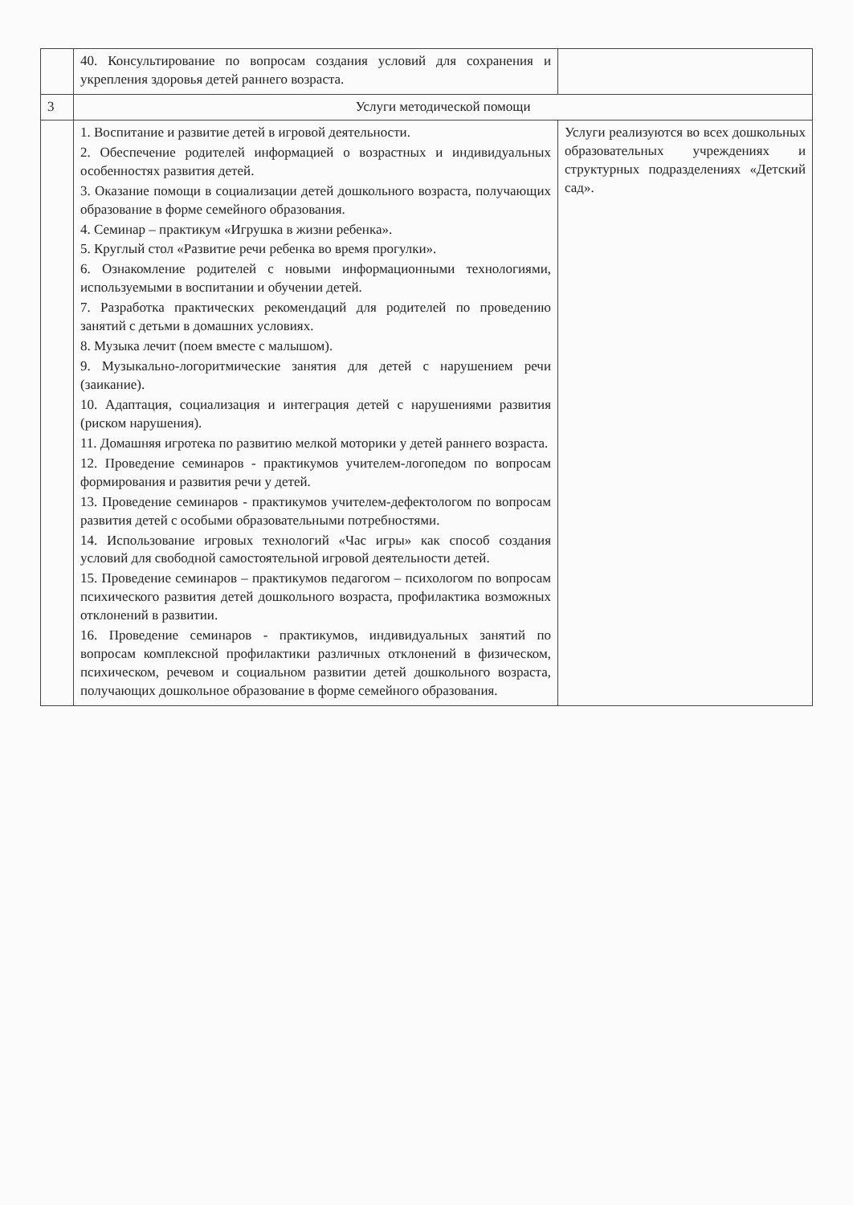| | 40. Консультирование по вопросам создания условий для сохранения и укрепления здоровья детей раннего возраста. | |
| 3 | Услуги методической помощи | |
| | 1. Воспитание и развитие детей в игровой деятельности. 2. Обеспечение родителей информацией о возрастных и индивидуальных особенностях развития детей. 3. Оказание помощи в социализации детей дошкольного возраста, получающих образование в форме семейного образования. 4. Семинар – практикум «Игрушка в жизни ребенка». 5. Круглый стол «Развитие речи ребенка во время прогулки». 6. Ознакомление родителей с новыми информационными технологиями, используемыми в воспитании и обучении детей. 7. Разработка практических рекомендаций для родителей по проведению занятий с детьми в домашних условиях. 8. Музыка лечит (поем вместе с малышом). 9. Музыкально-логоритмические занятия для детей с нарушением речи (заикание). 10. Адаптация, социализация и интеграция детей с нарушениями развития (риском нарушения). 11. Домашняя игротека по развитию мелкой моторики у детей раннего возраста. 12. Проведение семинаров - практикумов учителем-логопедом по вопросам формирования и развития речи у детей. 13. Проведение семинаров - практикумов учителем-дефектологом по вопросам развития детей с особыми образовательными потребностями. 14. Использование игровых технологий «Час игры» как способ создания условий для свободной самостоятельной игровой деятельности детей. 15. Проведение семинаров – практикумов педагогом – психологом по вопросам психического развития детей дошкольного возраста, профилактика возможных отклонений в развитии. 16. Проведение семинаров - практикумов, индивидуальных занятий по вопросам комплексной профилактики различных отклонений в физическом, психическом, речевом и социальном развитии детей дошкольного возраста, получающих дошкольное образование в форме семейного образования. | Услуги реализуются во всех дошкольных образовательных учреждениях и структурных подразделениях «Детский сад». |